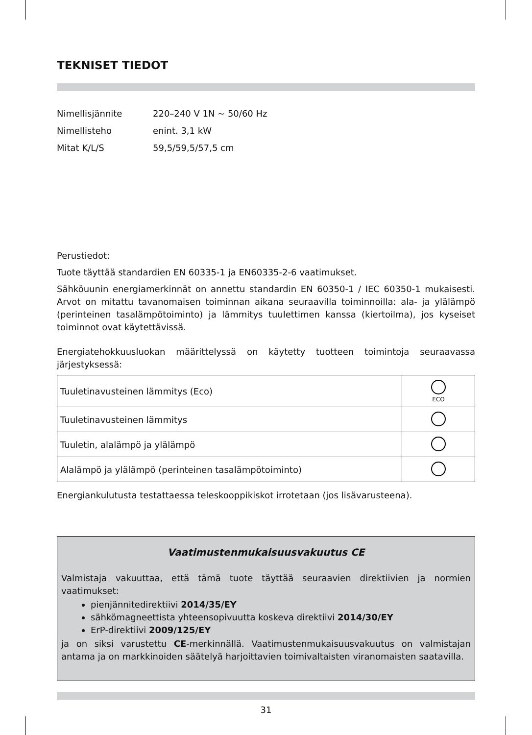TEKNISET TIEDOT
Nimellisjännite 220–240 V 1N ~ 50/60 Hz
Nimellisteho enint. 3,1 kW
Mitat K/L/S 59,5/59,5/57,5 cm
Perustiedot:
Tuote täyttää standardien EN 60335-1 ja EN60335-2-6 vaatimukset.
Sähköuunin energiamerkinnät on annettu standardin EN 60350-1 / IEC 60350-1 mukaisesti. Arvot on mitattu tavanomaisen toiminnan aikana seuraavilla toiminnoilla: ala- ja ylälämpö (perinteinen tasalämpötoiminto) ja lämmitys tuulettimen kanssa (kiertoilma), jos kyseiset toiminnot ovat käytettävissä.
Energiatehokkuusluokan määrittelyssä on käytetty tuotteen toimintoja seuraavassa järjestyksessä:
| Tuuletinavusteinen lämmitys (Eco) | ECO |
| Tuuletinavusteinen lämmitys | |
| Tuuletin, alalämpö ja ylälämpö | |
| Alalämpö ja ylälämpö (perinteinen tasalämpötoiminto) | |
Energiankulutusta testattaessa teleskooppikiskot irrotetaan (jos lisävarusteena).
Vaatimustenmukaisuusvakuutus CE
Valmistaja vakuuttaa, että tämä tuote täyttää seuraavien direktiivien ja normien vaatimukset:
pienjännitedirektiivi 2014/35/EY
sähkömagneettista yhteensopivuutta koskeva direktiivi 2014/30/EY
ErP-direktiivi 2009/125/EY
ja on siksi varustettu CE-merkinnällä. Vaatimustenmukaisuusvakuutus on valmistajan antama ja on markkinoiden säätelyä harjoittavien toimivaltaisten viranomaisten saatavilla.
31